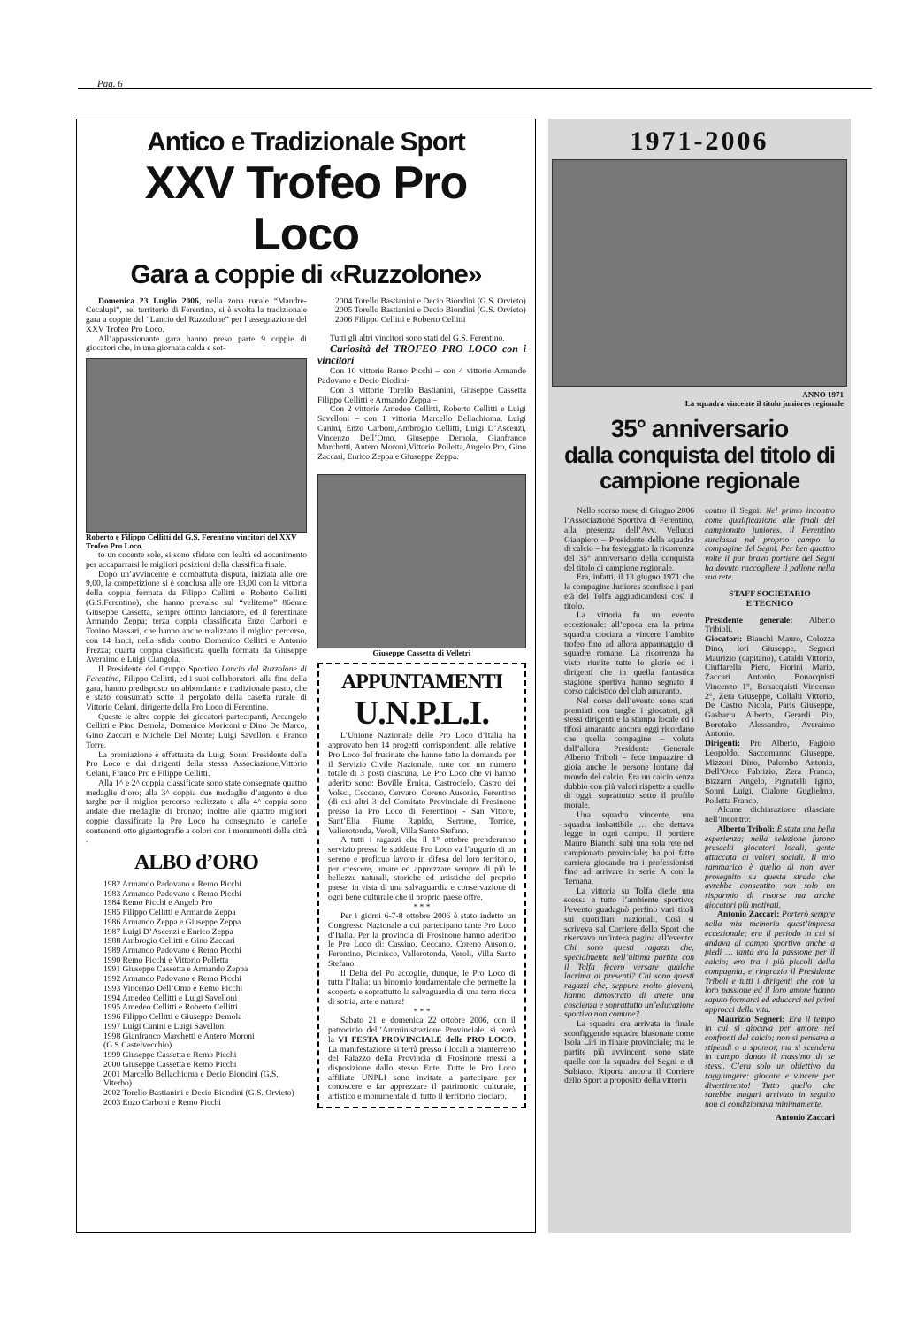Pag. 6
Antico e Tradizionale Sport
XXV Trofeo Pro Loco
Gara a coppie di «Ruzzolone»
Domenica 23 Luglio 2006, nella zona rurale “Mandre-Cecalupi”, nel territorio di Ferentino, si è svolta la tradizionale gara a coppie del “Lancio del Ruzzolone” per l’assegnazione del XXV Trofeo Pro Loco.
All’appassionante gara hanno preso parte 9 coppie di giocatori che, in una giornata calda e sot-
Roberto e Filippo Cellitti del G.S. Ferentino vincitori del XXV Trofeo Pro Loco.
to un cocente sole, si sono sfidate con lealtà ed accanimento per accaparrarsi le migliori posizioni della classifica finale.
Dopo un’avvincente e combattuta disputa, iniziata alle ore 9,00, la competizione si è conclusa alle ore 13,00 con la vittoria della coppia formata da Filippo Cellitti e Roberto Cellitti (G.S.Ferentino), che hanno prevalso sul “veliterno” 86enne Giuseppe Cassetta, sempre ottimo lanciatore, ed il ferentinate Armando Zeppa; terza coppia classificata Enzo Carboni e Tonino Massari, che hanno anche realizzato il miglior percorso, con 14 lanci, nella sfida contro Domenico Cellitti e Antonio Frezza; quarta coppia classificata quella formata da Giuseppe Averaimo e Luigi Ciangola.
Il Presidente del Gruppo Sportivo Lancio del Ruzzolone di Ferentino, Filippo Cellitti, ed i suoi collaboratori, alla fine della gara, hanno predisposto un abbondante e tradizionale pasto, che è stato consumato sotto il pergolato della casetta rurale di Vittorio Celani, dirigente della Pro Loco di Ferentino.
Queste le altre coppie dei giocatori partecipanti, Arcangelo Cellitti e Pino Demola, Domenico Moriconi e Dino De Marco, Gino Zaccari e Michele Del Monte; Luigi Savelloni e Franco Torre.
La premiazione è effettuata da Luigi Sonni Presidente della Pro Loco e dai dirigenti della stessa Associazione,Vittorio Celani, Franco Pro e Filippo Cellitti.
Alla 1^ e 2^ coppia classificate sono state consegnate quattro medaglie d’oro; alla 3^ coppia due medaglie d’argento e due targhe per il miglior percorso realizzato e alla 4^ coppia sono andate due medaglie di bronzo; inoltre alle quattro migliori coppie classificate la Pro Loco ha consegnato le cartelle contenenti otto gigantografie a colori con i monumenti della città .
ALBO d’ORO
1982 Armando Padovano e Remo Picchi
1983 Armando Padovano e Remo Picchi
1984 Remo Picchi e Angelo Pro
1985 Filippo Cellitti e Armando Zeppa
1986 Armando Zeppa e Giuseppe Zeppa
1987 Luigi D’Ascenzi e Enrico Zeppa
1988 Ambrogio Cellitti e Gino Zaccari
1989 Armando Padovano e Remo Picchi
1990 Remo Picchi e Vittorio Polletta
1991 Giuseppe Cassetta e Armando Zeppa
1992 Armando Padovano e Remo Picchi
1993 Vincenzo Dell’Omo e Remo Picchi
1994 Amedeo Cellitti e Luigi Savelloni
1995 Amedeo Cellitti e Roberto Cellitti
1996 Filippo Cellitti e Giuseppe Demola
1997 Luigi Canini e Luigi Savelloni
1998 Gianfranco Marchetti e Antero Moroni (G.S.Castelvecchio)
1999 Giuseppe Cassetta e Remo Picchi
2000 Giuseppe Cassetta e Remo Picchi
2001 Marcello Bellachioma e Decio Biondini (G.S. Viterbo)
2002 Torello Bastianini e Decio Biondini (G.S. Orvieto)
2003 Enzo Carboni e Remo Picchi
2004 Torello Bastianini e Decio Biondini (G.S. Orvieto)
2005 Torello Bastianini e Decio Biondini (G.S. Orvieto)
2006 Filippo Cellitti e Roberto Cellitti
Tutti gli altri vincitori sono stati del G.S. Ferentino.
Curiosità del TROFEO PRO LOCO con i vincitori
Con 10 vittorie Remo Picchi – con 4 vittorie Armando Padovano e Decio Biodini-
Con 3 vittorie Torello Bastianini, Giuseppe Cassetta Filippo Cellitti e Armando Zeppa –
Con 2 vittorie Amedeo Cellitti, Roberto Cellitti e Luigi Savelloni – con 1 vittoria Marcello Bellachioma, Luigi Canini, Enzo Carboni,Ambrogio Cellitti, Luigi D’Ascenzi, Vincenzo Dell’Omo, Giuseppe Demola, Gianfranco Marchetti, Antero Moroni,Vittorio Polletta,Angelo Pro, Gino Zaccari, Enrico Zeppa e Giuseppe Zeppa.
Giuseppe Cassetta di Velletri
APPUNTAMENTI
U.N.P.L.I.
L’Unione Nazionale delle Pro Loco d’Italia ha approvato ben 14 progetti corrispondenti alle relative Pro Loco del frusinate che hanno fatto la domanda per il Servizio Civile Nazionale, tutte con un numero totale di 3 posti ciascuna. Le Pro Loco che vi hanno aderito sono: Boville Ernica, Castrocielo, Castro dei Volsci, Ceccano, Cervaro, Coreno Ausonio, Ferentino (di cui altri 3 del Comitato Provinciale di Frosinone presso la Pro Loco di Ferentino) - San Vittore, Sant’Elia Fiume Rapido, Serrone, Torrice, Vallerotonda, Veroli, Villa Santo Stefano.
A tutti i ragazzi che il 1° ottobre prenderanno servizio presso le suddette Pro Loco va l’augurio di un sereno e proficuo lavoro in difesa del loro territorio, per crescere, amare ed apprezzare sempre di più le bellezze naturali, storiche ed artistiche del proprio paese, in vista di una salvaguardia e conservazione di ogni bene culturale che il proprio paese offre.
* * *
Per i giorni 6-7-8 ottobre 2006 è stato indetto un Congresso Nazionale a cui partecipano tante Pro Loco d’Italia. Per la provincia di Frosinone hanno aderitoo le Pro Loco di: Cassino, Ceccano, Coreno Ausonio, Ferentino, Picinisco, Vallerotonda, Veroli, Villa Santo Stefano.
Il Delta del Po accoglie, dunque, le Pro Loco di tutta l’Italia: un binomio fondamentale che permette la scoperta e soprattutto la salvaguardia di una terra ricca di sotria, arte e natura!
* * *
Sabato 21 e domenica 22 ottobre 2006, con il patrocinio dell’Amministrazione Provinciale, si terrà la VI FESTA PROVINCIALE delle PRO LOCO. La manifestazione si terrà presso i locali a pianterreno del Palazzo della Provincia di Frosinone messi a disposizione dallo stesso Ente. Tutte le Pro Loco affiliate UNPLI sono invitate a partecipare per conoscere e far apprezzare il patrimonio culturale, artistico e monumentale di tutto il territorio ciociaro.
1971-2006
ANNO 1971
La squadra vincente il titolo juniores regionale
35° anniversario
dalla conquista del titolo di campione regionale
Nello scorso mese di Giugno 2006 l’Associazione Sportiva di Ferentino, alla presenza dell’Avv. Vellucci Gianpiero – Presidente della squadra di calcio – ha festeggiato la ricorrenza del 35° anniversario della conquista del titolo di campione regionale.
Era, infatti, il 13 giugno 1971 che la compagine Juniores sconfisse i pari età del Tolfa aggiudicandosi così il titolo.
La vittoria fu un evento eccezionale: all’epoca era la prima squadra ciociara a vincere l’ambito trofeo fino ad allora appannaggio di squadre romane. La ricorrenza ha visto riunite tutte le glorie ed i dirigenti che in quella fantastica stagione sportiva hanno segnato il corso calcistico del club amaranto.
Nel corso dell’evento sono stati premiati con targhe i giocatori, gli stessi dirigenti e la stampa locale ed i tifosi amaranto ancora oggi ricordano che quella compagine – voluta dall’allora Presidente Generale Alberto Triboli – fece impazzire di gioia anche le persone lontane dal mondo del calcio. Era un calcio senza dubbio con più valori rispetto a quello di oggi, soprattutto sotto il profilo morale.
Una squadra vincente, una squadra imbattibile … che dettava legge in ogni campo. Il portiere Mauro Bianchi subì una sola rete nel campionato provinciale; ha poi fatto carriera giocando tra i professionisti fino ad arrivare in serie A con la Ternana.
La vittoria su Tolfa diede una scossa a tutto l’ambiente sportivo; l’evento guadagnò perfino vari titoli sui quotidiani nazionali. Così si scriveva sul Corriere dello Sport che riservava un’intera pagina all’evento: Chi sono questi ragazzi che, specialmente nell’ultima partita con il Tolfa fecero versare qualche lacrima ai presenti? Chi sono questi ragazzi che, seppure molto giovani, hanno dimostrato di avere una coscienza e soprattutto un’educazione sportiva non comune?
La squadra era arrivata in finale sconfiggendo squadre blasonate come Isola Liri in finale provinciale; ma le partite più avvincenti sono state quelle con la squadra del Segni e di Subiaco. Riporta ancora il Corriere dello Sport a proposito della vittoria
contro il Segni: Nel primo incontro come qualificazione alle finali del campionato juniores, il Ferentino surclassa nel proprio campo la compagine del Segni. Per ben quattro volte il pur bravo portiere del Segni ha dovuto raccogliere il pallone nella sua rete.
STAFF SOCIETARIO
E TECNICO
Presidente generale: Alberto Tribioli.
Giocatori: Bianchi Mauro, Colozza Dino, Iori Giuseppe, Segneri Maurizio (capitano), Cataldi Vittorio, Ciuffarella Piero, Fiorini Mario, Zaccari Antonio, Bonacquisti Vincenzo 1°, Bonacquisti Vincenzo 2°, Zera Giuseppe, Collalti Vittorio, De Castro Nicola, Paris Giuseppe, Gasbarra Alberto, Gerardi Pio, Borotako Alessandro, Averaimo Antonio.
Dirigenti: Pro Alberto, Fagiolo Leopoldo, Saccomanno Giuseppe, Mizzoni Dino, Palombo Antonio, Dell’Orco Fabrizio, Zera Franco, Bizzarri Angelo, Pignatelli Igino, Sonni Luigi, Cialone Guglielmo, Polletta Franco.
Alcune dichiarazione rilasciate nell’incontro:
Alberto Triboli: È stata una bella esperienza; nella selezione furono prescelti giocatori locali, gente attaccata ai valori sociali. Il mio rammarico è quello di non aver proseguito su questa strada che avrebbe consentito non solo un risparmio di risorse ma anche giocatori più motivati.
Antonio Zaccari: Porterò sempre nella mia memoria quest’impresa eccezionale; era il periodo in cui si andava al campo sportivo anche a piedi … tanta era la passione per il calcio; ero tra i più piccoli della compagnia, e ringrazio il Presidente Triboli e tutti i dirigenti che con la loro passione ed il loro amore hanno saputo formarci ed educarci nei primi approcci della vita.
Maurizio Segneri: Era il tempo in cui si giocava per amore nei confronti del calcio; non si pensava a stipendi o a sponsor, ma si scendeva in campo dando il massimo di se stessi. C’era solo un obiettivo da raggiungere: giocare e vincere per divertimento! Tutto quello che sarebbe magari arrivato in seguito non ci condizionava minimamente.
Antonio Zaccari